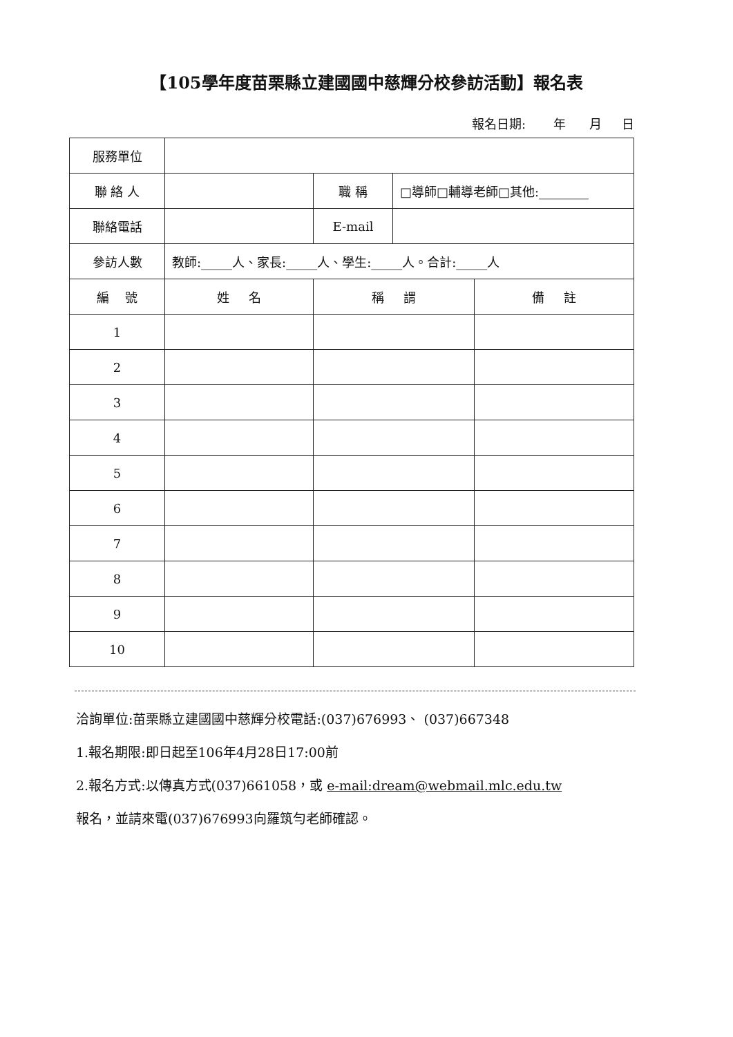【105學年度苗栗縣立建國國中慈輝分校參訪活動】報名表
報名日期: 年 月 日
| 服務單位 | | | | |
| 聯 絡 人 | | 職 稱 | □導師□輔導老師□其他:________ | |
| 聯絡電話 | | E-mail | | |
| 參訪人數 | 教師:_____人、家長:_____人、學生:_____人。合計:_____人 | | | |
| 編 號 | 姓 名 | 稱 謂 | | 備 註 |
| 1 | | | | |
| 2 | | | | |
| 3 | | | | |
| 4 | | | | |
| 5 | | | | |
| 6 | | | | |
| 7 | | | | |
| 8 | | | | |
| 9 | | | | |
| 10 | | | | |
洽詢單位:苗栗縣立建國國中慈輝分校電話:(037)676993、 (037)667348
1.報名期限:即日起至106年4月28日17:00前
2.報名方式:以傳真方式(037)661058，或 e-mail:dream@webmail.mlc.edu.tw
報名，並請來電(037)676993向羅筑勻老師確認。